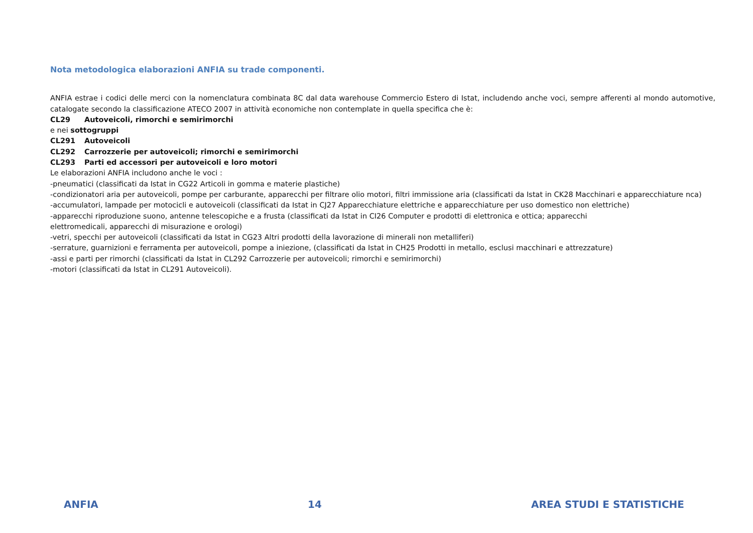Nota metodologica elaborazioni ANFIA su trade componenti.
ANFIA estrae i codici delle merci con la nomenclatura combinata 8C dal data warehouse Commercio Estero di Istat, includendo anche voci, sempre afferenti al mondo automotive, catalogate secondo la classificazione ATECO 2007 in attività economiche non contemplate in quella specifica che è:
CL29 Autoveicoli, rimorchi e semirimorchi
e nei sottogruppi
CL291 Autoveicoli
CL292 Carrozzerie per autoveicoli; rimorchi e semirimorchi
CL293 Parti ed accessori per autoveicoli e loro motori
Le elaborazioni ANFIA includono anche le voci :
-pneumatici (classificati da Istat in CG22 Articoli in gomma e materie plastiche)
-condizionatori aria per autoveicoli, pompe per carburante, apparecchi per filtrare olio motori, filtri immissione aria (classificati da Istat in CK28 Macchinari e apparecchiature nca)
-accumulatori, lampade per motocicli e autoveicoli (classificati da Istat in CJ27 Apparecchiature elettriche e apparecchiature per uso domestico non elettriche)
-apparecchi riproduzione suono, antenne telescopiche e a frusta (classificati da Istat in CI26 Computer e prodotti di elettronica e ottica; apparecchi
elettromedicali, apparecchi di misurazione e orologi)
-vetri, specchi per autoveicoli (classificati da Istat in CG23 Altri prodotti della lavorazione di minerali non metalliferi)
-serrature, guarnizioni e ferramenta per autoveicoli, pompe a iniezione, (classificati da Istat in CH25 Prodotti in metallo, esclusi macchinari e attrezzature)
-assi e parti per rimorchi (classificati da Istat in CL292 Carrozzerie per autoveicoli; rimorchi e semirimorchi)
-motori (classificati da Istat in CL291 Autoveicoli).
ANFIA 14 AREA STUDI E STATISTICHE